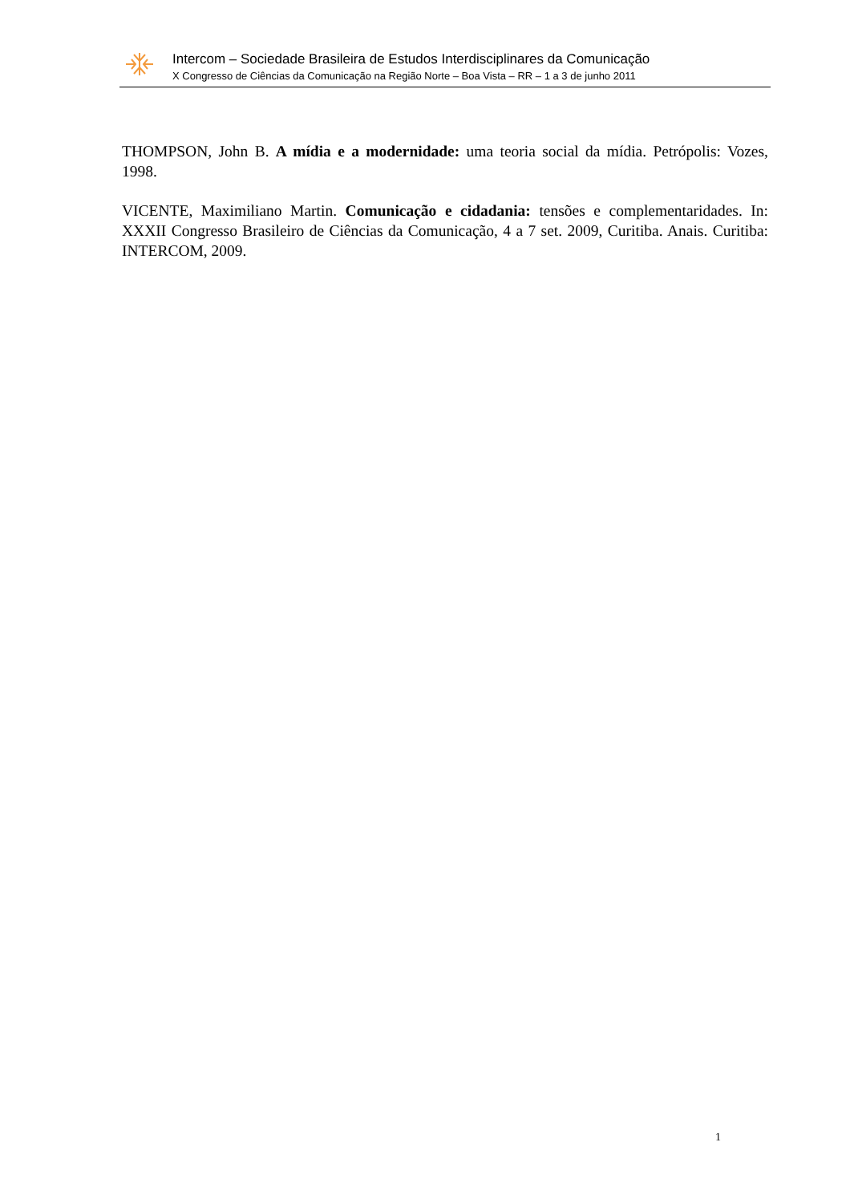Intercom – Sociedade Brasileira de Estudos Interdisciplinares da Comunicação
X Congresso de Ciências da Comunicação na Região Norte – Boa Vista – RR – 1 a 3 de junho 2011
THOMPSON, John B. A mídia e a modernidade: uma teoria social da mídia. Petrópolis: Vozes, 1998.
VICENTE, Maximiliano Martin. Comunicação e cidadania: tensões e complementaridades. In: XXXII Congresso Brasileiro de Ciências da Comunicação, 4 a 7 set. 2009, Curitiba. Anais. Curitiba: INTERCOM, 2009.
1